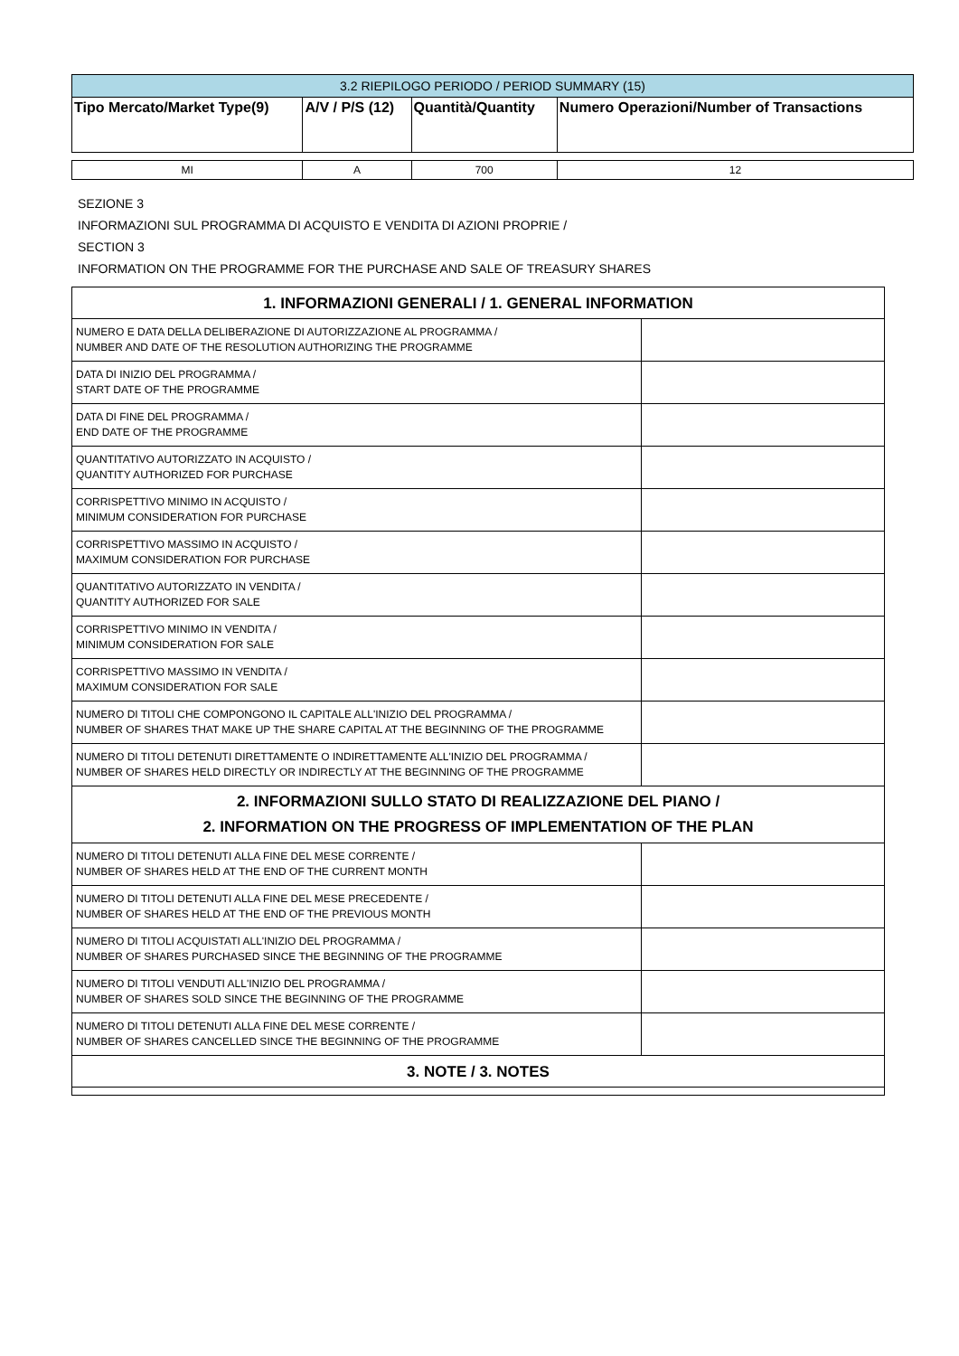| 3.2 RIEPILOGO PERIODO / PERIOD SUMMARY (15) | | | |
| --- | --- | --- | --- |
| Tipo Mercato/Market Type(9) | A/V / P/S (12) | Quantità/Quantity | Numero Operazioni/Number of Transactions |
| MI | A | 700 | 12 |
SEZIONE 3
INFORMAZIONI SUL PROGRAMMA DI ACQUISTO E VENDITA DI AZIONI PROPRIE /
SECTION 3
INFORMATION ON THE PROGRAMME FOR THE PURCHASE AND SALE OF TREASURY SHARES
| 1. INFORMAZIONI GENERALI / 1. GENERAL INFORMATION | |
| NUMERO E DATA DELLA DELIBERAZIONE DI AUTORIZZAZIONE AL PROGRAMMA / NUMBER AND DATE OF THE RESOLUTION AUTHORIZING THE PROGRAMME | |
| DATA DI INIZIO DEL PROGRAMMA / START DATE OF THE PROGRAMME | |
| DATA DI FINE DEL PROGRAMMA / END DATE OF THE PROGRAMME | |
| QUANTITATIVO AUTORIZZATO IN ACQUISTO / QUANTITY AUTHORIZED FOR PURCHASE | |
| CORRISPETTIVO MINIMO IN ACQUISTO / MINIMUM CONSIDERATION FOR PURCHASE | |
| CORRISPETTIVO MASSIMO IN ACQUISTO / MAXIMUM CONSIDERATION FOR PURCHASE | |
| QUANTITATIVO AUTORIZZATO IN VENDITA / QUANTITY AUTHORIZED FOR SALE | |
| CORRISPETTIVO MINIMO IN VENDITA / MINIMUM CONSIDERATION FOR SALE | |
| CORRISPETTIVO MASSIMO IN VENDITA / MAXIMUM CONSIDERATION FOR SALE | |
| NUMERO DI TITOLI CHE COMPONGONO IL CAPITALE ALL'INIZIO DEL PROGRAMMA / NUMBER OF SHARES THAT MAKE UP THE SHARE CAPITAL AT THE BEGINNING OF THE PROGRAMME | |
| NUMERO DI TITOLI DETENUTI DIRETTAMENTE O INDIRETTAMENTE ALL'INIZIO DEL PROGRAMMA / NUMBER OF SHARES HELD DIRECTLY OR INDIRECTLY AT THE BEGINNING OF THE PROGRAMME | |
| 2. INFORMAZIONI SULLO STATO DI REALIZZAZIONE DEL PIANO / 2. INFORMATION ON THE PROGRESS OF IMPLEMENTATION OF THE PLAN | |
| NUMERO DI TITOLI DETENUTI ALLA FINE DEL MESE CORRENTE / NUMBER OF SHARES HELD AT THE END OF THE CURRENT MONTH | |
| NUMERO DI TITOLI DETENUTI ALLA FINE DEL MESE PRECEDENTE / NUMBER OF SHARES HELD AT THE END OF THE PREVIOUS MONTH | |
| NUMERO DI TITOLI ACQUISTATI ALL'INIZIO DEL PROGRAMMA / NUMBER OF SHARES PURCHASED SINCE THE BEGINNING OF THE PROGRAMME | |
| NUMERO DI TITOLI VENDUTI ALL'INIZIO DEL PROGRAMMA / NUMBER OF SHARES SOLD SINCE THE BEGINNING OF THE PROGRAMME | |
| NUMERO DI TITOLI DETENUTI ALLA FINE DEL MESE CORRENTE / NUMBER OF SHARES CANCELLED SINCE THE BEGINNING OF THE PROGRAMME | |
| 3. NOTE / 3. NOTES | |